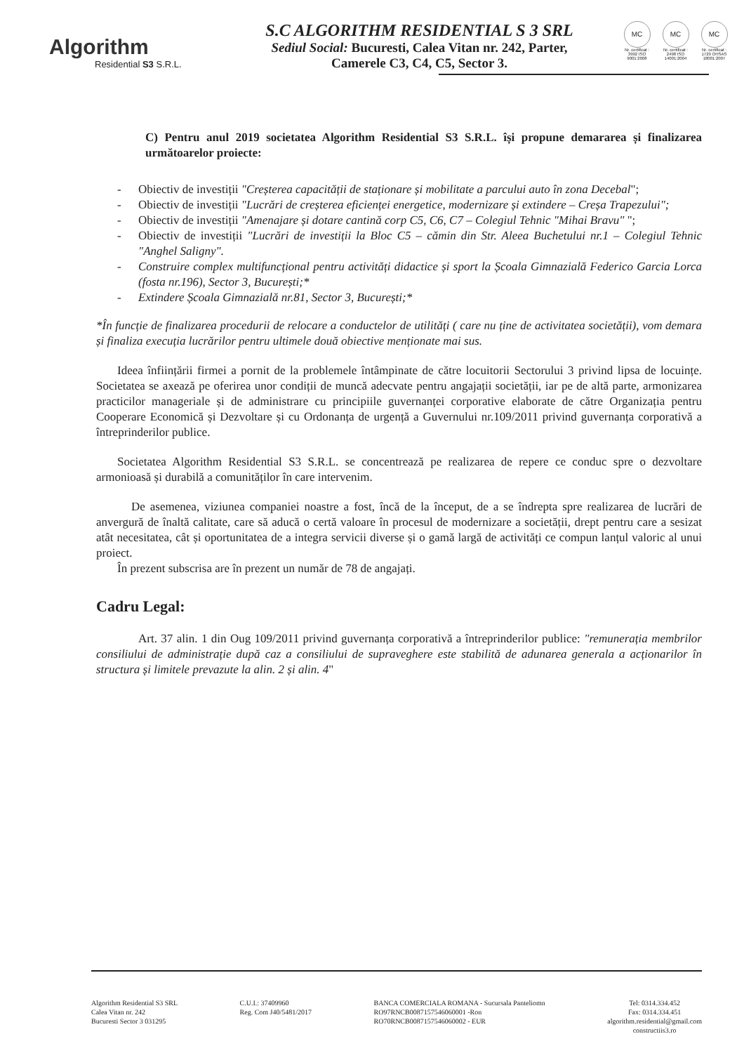Algorithm
Residential S3 S.R.L.
S.C ALGORITHM RESIDENTIAL S 3 SRL
Sediul Social: Bucuresti, Calea Vitan nr. 242, Parter,
Camerele C3, C4, C5, Sector 3.
MC
Nr. certificat : 3992 ISO 9001:2008
MC
Nr. certificat : 2498 ISO 14001:2004
MC
Nr. certificat : 1729 OHSAS 18001:2007
C) Pentru anul 2019 societatea Algorithm Residential S3 S.R.L. își propune demararea și finalizarea următoarelor proiecte:
- Obiectiv de investiții "Creșterea capacității de staționare și mobilitate a parcului auto în zona Decebal";
- Obiectiv de investiții "Lucrări de creșterea eficienței energetice, modernizare și extindere – Creșa Trapezului";
- Obiectiv de investiții "Amenajare și dotare cantină corp C5, C6, C7 – Colegiul Tehnic "Mihai Bravu" ";
- Obiectiv de investiții "Lucrări de investiții la Bloc C5 – cămin din Str. Aleea Buchetului nr.1 – Colegiul Tehnic "Anghel Saligny".
- Construire complex multifuncțional pentru activități didactice și sport la Școala Gimnazială Federico Garcia Lorca (fosta nr.196), Sector 3, București;*
- Extindere Școala Gimnazială nr.81, Sector 3, București;*
*În funcție de finalizarea procedurii de relocare a conductelor de utilități ( care nu ține de activitatea societății), vom demara și finaliza execuția lucrărilor pentru ultimele două obiective menționate mai sus.
Ideea înființării firmei a pornit de la problemele întâmpinate de către locuitorii Sectorului 3 privind lipsa de locuințe. Societatea se axează pe oferirea unor condiții de muncă adecvate pentru angajații societății, iar pe de altă parte, armonizarea practicilor manageriale și de administrare cu principiile guvernanței corporative elaborate de către Organizația pentru Cooperare Economică și Dezvoltare și cu Ordonanța de urgență a Guvernului nr.109/2011 privind guvernanța corporativă a întreprinderilor publice.
Societatea Algorithm Residential S3 S.R.L. se concentrează pe realizarea de repere ce conduc spre o dezvoltare armonioasă și durabilă a comunităților în care intervenim.
De asemenea, viziunea companiei noastre a fost, încă de la început, de a se îndrepta spre realizarea de lucrări de anvergură de înaltă calitate, care să aducă o certă valoare în procesul de modernizare a societății, drept pentru care a sesizat atât necesitatea, cât și oportunitatea de a integra servicii diverse și o gamă largă de activități ce compun lanțul valoric al unui proiect.
În prezent subscrisa are în prezent un număr de 78 de angajați.
Cadru Legal:
Art. 37 alin. 1 din Oug 109/2011 privind guvernanța corporativă a întreprinderilor publice: "remunerația membrilor consiliului de administrație după caz a consiliului de supraveghere este stabilită de adunarea generala a acționarilor în structura și limitele prevazute la alin. 2 și alin. 4"
Algorithm Residential S3 SRL
Calea Vitan nr. 242
Bucuresti Sector 3 031295
C.U.I.: 37409960
Reg. Com J40/5481/2017
BANCA COMERCIALA ROMANA - Sucursala Panteliomn
RO97RNCB0087157546060001 -Ron
RO70RNCB0087157546060002 - EUR
Tel: 0314.334.452
Fax: 0314.334.451
algorithm.residential@gmail.com
constructiis3.ro